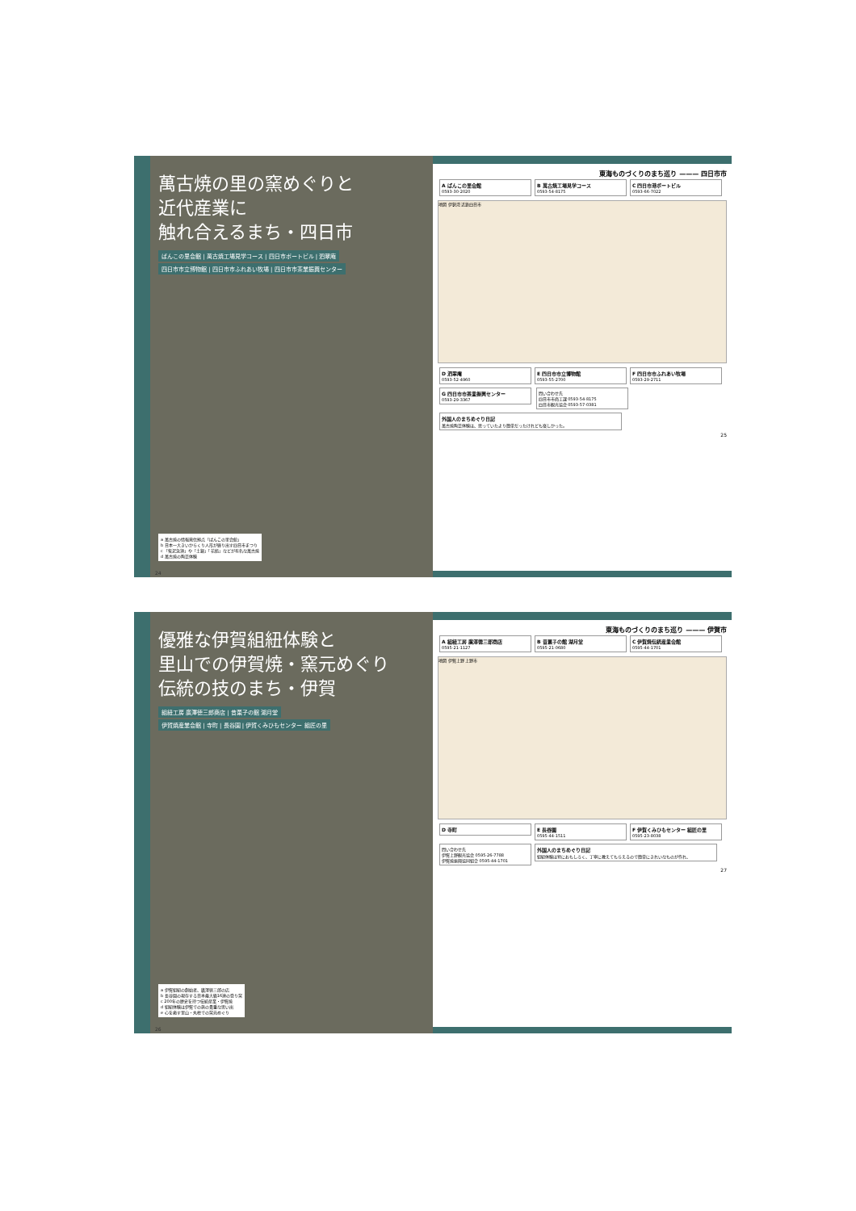萬古焼の里の窯めぐりと
近代産業に
触れ合えるまち・四日市
ばんこの里会館 | 萬古焼工場見学コース | 四日市ポートビル | 泗翠庵
四日市市立博物館 | 四日市市ふれあい牧場 | 四日市市茶業振興センター
a 萬古焼の情報発信拠点「ばんこの里会館」
b 日本一大きいからくり人形が繰り出す四日市まつり
c 「紫泥急須」や「土鍋」「花瓶」などが有名な萬古焼
d 萬古焼の陶芸体験
24
東海ものづくりのまち巡り ——— 四日市市
A ばんこの里会館
0593-30-2020
B 萬古焼工場見学コース
0593-54-8175
C 四日市港ポートビル
0593-66-7022
地図 伊勢湾 近鉄四日市
D 泗翠庵
0593-52-4960
E 四日市市立博物館
0593-55-2700
F 四日市市ふれあい牧場
0593-29-2711
G 四日市市茶業振興センター
0593-29-3367
問い合わせ先
四日市市商工課 0593-54-8175
四日市観光協会 0593-57-0381
外国人のまちめぐり日記
萬古焼陶芸体験は、思っていたより簡単だったけれども楽しかった。
25
優雅な伊賀組紐体験と
里山での伊賀焼・窯元めぐり
伝統の技のまち・伊賀
組紐工房 廣澤徳三郎商店 | 昔菓子の館 湖月堂
伊賀焼産業会館 | 寺町 | 長谷園 | 伊賀くみひもセンター 組匠の里
a 伊賀組紐の創始者、廣澤徳三郎の店
b 長谷園の現存する日本最大級16連の登り窯
c 200年の歴史を持つ伝統産業・伊賀焼
d 組紐体験は伊賀での旅の貴重な思い出
e 心を癒す里山・丸柱での窯元めぐり
26
東海ものづくりのまち巡り ——— 伊賀市
A 組紐工房 廣澤徳三郎商店
0595-21-1127
B 昔菓子の館 湖月堂
0595-21-0680
C 伊賀焼伝統産業会館
0595-44-1701
地図 伊賀上野 上野市
D 寺町
E 長谷園
0595-44-1511
F 伊賀くみひもセンター 組匠の里
0595-23-8038
問い合わせ先
伊賀上野観光協会 0595-26-7788
伊賀焼振興協同組合 0595-44-1701
外国人のまちめぐり日記
組紐体験は特におもしろく、丁寧に教えてもらえるので簡単にきれいなものが作れ、
27